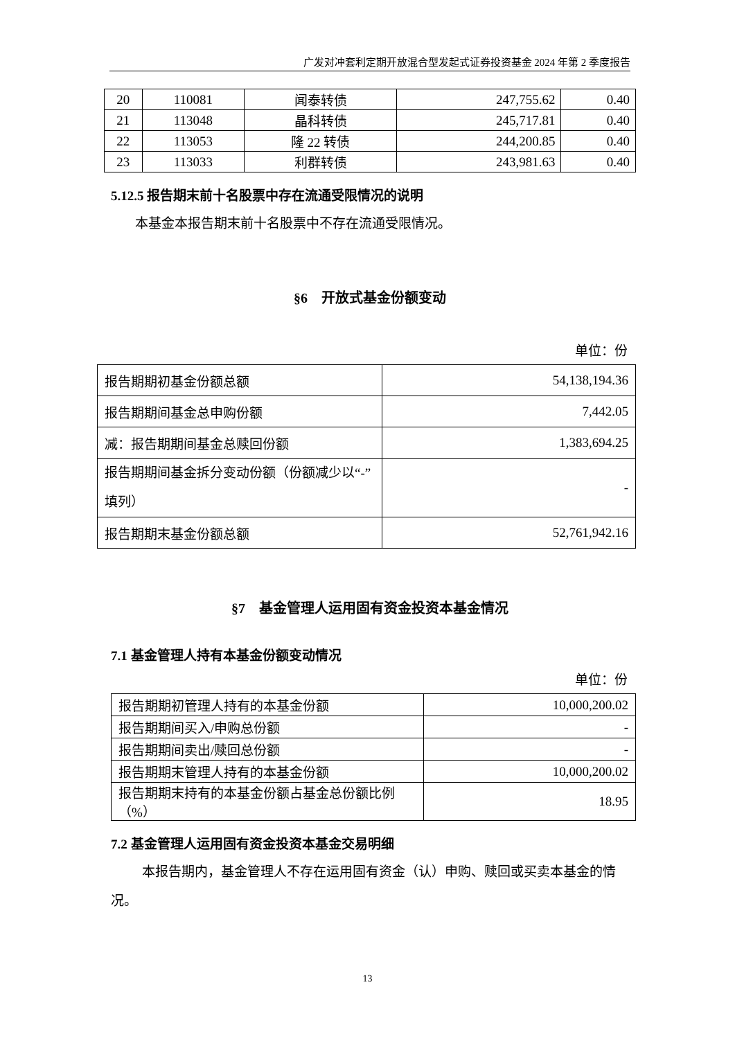广发对冲套利定期开放混合型发起式证券投资基金 2024 年第 2 季度报告
| 20 | 110081 | 闻泰转债 | 247,755.62 | 0.40 |
| 21 | 113048 | 晶科转债 | 245,717.81 | 0.40 |
| 22 | 113053 | 隆 22 转债 | 244,200.85 | 0.40 |
| 23 | 113033 | 利群转债 | 243,981.63 | 0.40 |
5.12.5 报告期末前十名股票中存在流通受限情况的说明
本基金本报告期末前十名股票中不存在流通受限情况。
§6　开放式基金份额变动
单位：份
| 报告期期初基金份额总额 | 54,138,194.36 |
| 报告期期间基金总申购份额 | 7,442.05 |
| 减：报告期期间基金总赎回份额 | 1,383,694.25 |
| 报告期期间基金拆分变动份额（份额减少以“-”填列） | - |
| 报告期期末基金份额总额 | 52,761,942.16 |
§7　基金管理人运用固有资金投资本基金情况
7.1 基金管理人持有本基金份额变动情况
单位：份
| 报告期期初管理人持有的本基金份额 | 10,000,200.02 |
| 报告期期间买入/申购总份额 | - |
| 报告期期间卖出/赎回总份额 | - |
| 报告期期末管理人持有的本基金份额 | 10,000,200.02 |
| 报告期期末持有的本基金份额占基金总份额比例（%） | 18.95 |
7.2 基金管理人运用固有资金投资本基金交易明细
本报告期内，基金管理人不存在运用固有资金（认）申购、赎回或买卖本基金的情况。
13